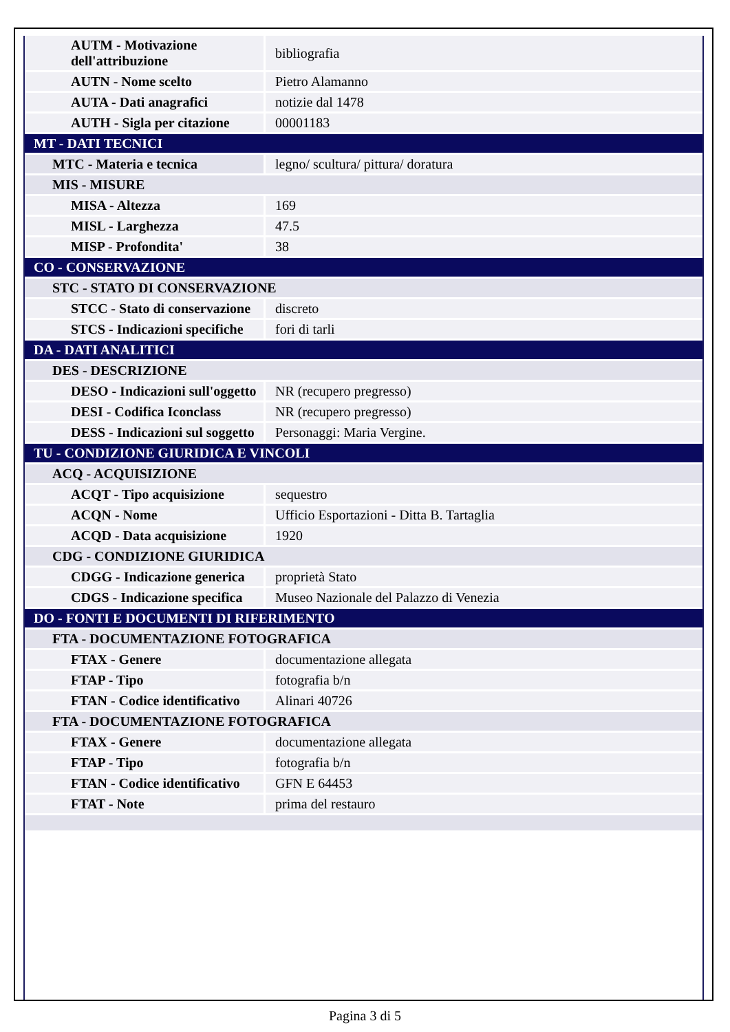| AUTM - Motivazione dell'attribuzione | bibliografia |
| AUTN - Nome scelto | Pietro Alamanno |
| AUTA - Dati anagrafici | notizie dal 1478 |
| AUTH - Sigla per citazione | 00001183 |
| MT - DATI TECNICI | |
| MTC - Materia e tecnica | legno/ scultura/ pittura/ doratura |
| MIS - MISURE | |
| MISA - Altezza | 169 |
| MISL - Larghezza | 47.5 |
| MISP - Profondita' | 38 |
| CO - CONSERVAZIONE | |
| STC - STATO DI CONSERVAZIONE | |
| STCC - Stato di conservazione | discreto |
| STCS - Indicazioni specifiche | fori di tarli |
| DA - DATI ANALITICI | |
| DES - DESCRIZIONE | |
| DESO - Indicazioni sull'oggetto | NR (recupero pregresso) |
| DESI - Codifica Iconclass | NR (recupero pregresso) |
| DESS - Indicazioni sul soggetto | Personaggi: Maria Vergine. |
| TU - CONDIZIONE GIURIDICA E VINCOLI | |
| ACQ - ACQUISIZIONE | |
| ACQT - Tipo acquisizione | sequestro |
| ACQN - Nome | Ufficio Esportazioni - Ditta B. Tartaglia |
| ACQD - Data acquisizione | 1920 |
| CDG - CONDIZIONE GIURIDICA | |
| CDGG - Indicazione generica | proprietà Stato |
| CDGS - Indicazione specifica | Museo Nazionale del Palazzo di Venezia |
| DO - FONTI E DOCUMENTI DI RIFERIMENTO | |
| FTA - DOCUMENTAZIONE FOTOGRAFICA | |
| FTAX - Genere | documentazione allegata |
| FTAP - Tipo | fotografia b/n |
| FTAN - Codice identificativo | Alinari 40726 |
| FTA - DOCUMENTAZIONE FOTOGRAFICA | |
| FTAX - Genere | documentazione allegata |
| FTAP - Tipo | fotografia b/n |
| FTAN - Codice identificativo | GFN E 64453 |
| FTAT - Note | prima del restauro |
Pagina 3 di 5